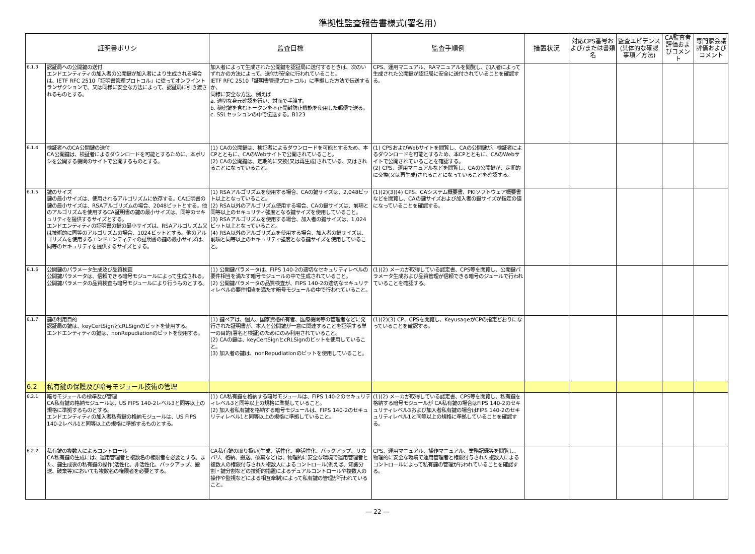準拠性監査報告書様式(署名用)
| 証明書ポリシ | | 監査目標 | 監査手順例 | 措置状況 | 対応CPS番号および/または書類名 | 監査エビデンス(具体的な確認事項／方法) | CA監査者評価およびコメント | 専門家会議評価およびコメント |
| --- | --- | --- | --- | --- | --- | --- | --- | --- |
| 6.1.3 | 認証局への公開鍵の送付 エンドエンティティの加入者の公開鍵が加入者により生成される場合は、IETF RFC 2510「証明書管理プロトコル」に従ってオンライントランザクションで、又は同様に安全な方法によって、認証局に引き渡されるものとする。 | 加入者によって生成された公開鍵を認証局に送付するときは、次のいずれかの方法によって、送付が安全に行われていること。 IETF RFC 2510「証明書管理プロトコル」に準拠した方法で伝送するか、 同様に安全な方法、例えば a. 適切な身元確認を行い、対面で手渡す。 b. 秘密鍵を含むトークンを不正開封防止機能を使用した郵便で送る。 c. SSLセッションの中で伝送する。B123 | CPS、運用マニュアル、RAマニュアルを閲覧し、加入者によって生成された公開鍵が認証局に安全に送付されていることを確認する。 | | | | | |
| 6.1.4 | 検証者へのCA公開鍵の送付 CA公開鍵は、検証者によるダウンロードを可能とするために、本ポリシを公開する機関のサイトで公開するものとする。 | (1) CAの公開鍵は、検証者によるダウンロードを可能とするため、本CPとともに、CAのWebサイトで公開されていること。 (2) CAの公開鍵は、定期的に交換(又は再生成)されている、又はされることになっていること。 | (1) CPSおよびWebサイトを閲覧し、CAの公開鍵が、検証者によるダウンロードを可能とするため、本CPとともに、CAのWebサイトで公開されていることを確認する。 (2) CPS、運用マニュアルなどを閲覧し、CAの公開鍵が、定期的に交換(又は再生成)されることになっていることを確認する。 | | | | | |
| 6.1.5 | 鍵のサイズ 鍵の最小サイズは、使用されるアルゴリズムに依存する。CA証明書の鍵の最小サイズは、RSAアルゴリズムの場合、2048ビットとする。他のアルゴリズムを使用するCA証明書の鍵の最小サイズは、同等のセキュリティを提供するサイズとする。 エンドエンティティの証明書の鍵の最小サイズは、RSAアルゴリズム又は技術的に同等のアルゴリズムの場合、1024ビットとする。他のアルゴリズムを使用するエンドエンティティの証明書の鍵の最小サイズは、同等のセキュリティを提供するサイズとする。 | (1) RSAアルゴリズムを使用する場合、CAの鍵サイズは、2,048ビット以上となっていること。 (2) RSA以外のアルゴリズム使用する場合、CAの鍵サイズは、前項と同等以上のセキュリティ強度となる鍵サイズを使用していること。 (3) RSAアルゴリズムを使用する場合、加入者の鍵サイズは、1,024ビット以上となっていること。 (4) RSA以外のアルゴリズムを使用する場合、加入者の鍵サイズは、前項と同等以上のセキュリティ強度となる鍵サイズを使用していること。 | (1)(2)(3)(4) CPS、CAシステム概要書、PKIソフトウェア概要書などを閲覧し、CAの鍵サイズおよび加入者の鍵サイズが指定の値になっていることを確認する。 | | | | | |
| 6.1.6 | 公開鍵のパラメータ生成及び品質検査 公開鍵パラメータは、信頼できる暗号モジュールによって生成される。公開鍵パラメータの品質検査も暗号モジュールにより行うものとする。 | (1) 公開鍵パラメータは、FIPS 140-2の適切なセキュリティレベルの要件相当を満たす暗号モジュールの中で生成されていること。 (2) 公開鍵パラメータの品質検査が、FIPS 140-2の適切なセキュリティレベルの要件相当を満たす暗号モジュールの中で行われていること。 | (1)(2) メーカが取得している認定書、CPS等を閲覧し、公開鍵パラメータ生成および品質管理が信頼できる暗号のジュールで行われていることを確認する。 | | | | | |
| 6.1.7 | 鍵の利用目的 認証局の鍵は、keyCertSignとcRLSignのビットを使用する。 エンドエンティティの鍵は、nonRepudiationのビットを使用する。 | (1) 鍵ペアは、個人、国家資格所有者、医療機関等の管理者などに発行された証明書が、本人と公開鍵が一意に関連することを証明する単一の目的(署名と検証)のためにのみ利用されていること。 (2) CAの鍵は、keyCertSignとcRLSignのビットを使用していること。 (3) 加入者の鍵は、nonRepudiationのビットを使用していること。 | (1)(2)(3) CP、CPSを閲覧し、KeyusageがCPの指定どおりになっていることを確認する。 | | | | | |
| 6.2 | 私有鍵の保護及び暗号モジュール技術の管理 | | | | | | | |
| 6.2.1 | 暗号モジュールの標準及び管理 CA私有鍵の格納モジュールは、US FIPS 140-2レベル3と同等以上の規格に準拠するものとする。 エンドエンティティの加入者私有鍵の格納モジュールは、US FIPS 140-2レベル1と同等以上の規格に準拠するものとする。 | (1) CA私有鍵を格納する暗号モジュールは、FIPS 140-2のセキュリティレベル3と同等以上の規格に準拠していること。 (2) 加入者私有鍵を格納する暗号モジュールは、FIPS 140-2のセキュリティレベル1と同等以上の規格に準拠していること。 | (1)(2) メーカが取得している認定書、CPS等を閲覧し、私有鍵を格納する暗号モジュールが CA私有鍵の場合はFIPS 140-2のセキュリティレベル3および加入者私有鍵の場合はFIPS 140-2のセキュリティレベル1と同等以上の規格に準拠していることを確認する。 | | | | | |
| 6.2.2 | 私有鍵の複数人によるコントロール CA私有鍵の生成には、運用管理者と複数名の権限者を必要とする。また、鍵生成後の私有鍵の操作(活性化、非活性化、バックアップ、搬送、破棄等)においても複数名の権限者を必要とする。 | CA私有鍵の取り扱い(生成、活性化、非活性化、バックアップ、リカバリ、格納、搬送、破棄など)は、物理的に安全な環境で運用管理者と複数人の権限付与された複数人によるコントロール(例えば、知識分割・鍵分割などの技術的措置によるデュアルコントロールや複数人の操作や監視などによる相互牽制)によって私有鍵の管理が行われていること。 | CPS、運用マニュアル、操作マニュアル、業務記録等を閲覧し、物理的に安全な環境で運用管理者と権限付与された複数人によるコントロールによって私有鍵の管理が行われていることを確認する。 | | | | | |
― 22 ―